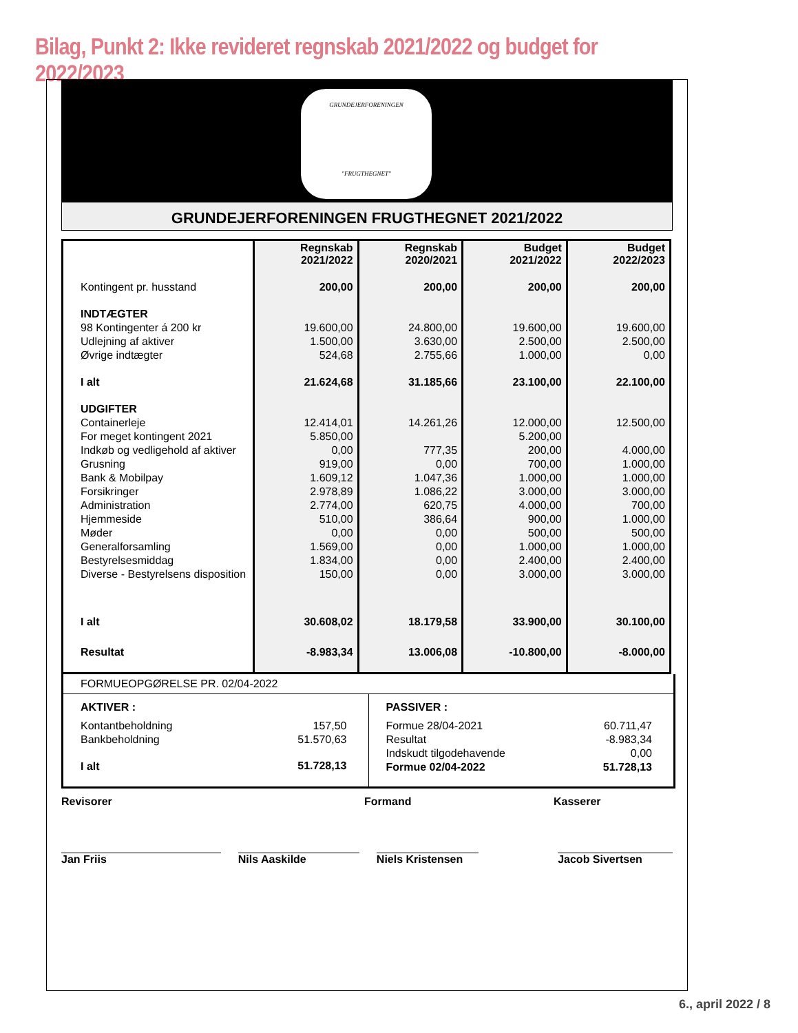Bilag, Punkt 2: Ikke revideret regnskab 2021/2022 og budget for 2022/2023
GRUNDEJERFORENINGEN
"FRUGTHEGNET"
GRUNDEJERFORENINGEN FRUGTHEGNET 2021/2022
| | Regnskab 2021/2022 | Regnskab 2020/2021 | Budget 2021/2022 | Budget 2022/2023 |
| --- | --- | --- | --- | --- |
| Kontingent pr. husstand | 200,00 | 200,00 | 200,00 | 200,00 |
| INDTÆGTER | | | | |
| 98 Kontingenter á 200 kr | 19.600,00 | 24.800,00 | 19.600,00 | 19.600,00 |
| Udlejning af aktiver | 1.500,00 | 3.630,00 | 2.500,00 | 2.500,00 |
| Øvrige indtægter | 524,68 | 2.755,66 | 1.000,00 | 0,00 |
| I alt | 21.624,68 | 31.185,66 | 23.100,00 | 22.100,00 |
| UDGIFTER | | | | |
| Containerleje | 12.414,01 | 14.261,26 | 12.000,00 | 12.500,00 |
| For meget kontingent 2021 | 5.850,00 | | 5.200,00 | |
| Indkøb og vedligehold af aktiver | 0,00 | 777,35 | 200,00 | 4.000,00 |
| Grusning | 919,00 | 0,00 | 700,00 | 1.000,00 |
| Bank & Mobilpay | 1.609,12 | 1.047,36 | 1.000,00 | 1.000,00 |
| Forsikringer | 2.978,89 | 1.086,22 | 3.000,00 | 3.000,00 |
| Administration | 2.774,00 | 620,75 | 4.000,00 | 700,00 |
| Hjemmeside | 510,00 | 386,64 | 900,00 | 1.000,00 |
| Møder | 0,00 | 0,00 | 500,00 | 500,00 |
| Generalforsamling | 1.569,00 | 0,00 | 1.000,00 | 1.000,00 |
| Bestyrelsesmiddag | 1.834,00 | 0,00 | 2.400,00 | 2.400,00 |
| Diverse - Bestyrelsens disposition | 150,00 | 0,00 | 3.000,00 | 3.000,00 |
| I alt | 30.608,02 | 18.179,58 | 33.900,00 | 30.100,00 |
| Resultat | -8.983,34 | 13.006,08 | -10.800,00 | -8.000,00 |
FORMUEOPGØRELSE PR. 02/04-2022
AKTIVER :
| Kontantbeholdning | 157,50 |
| Bankbeholdning | 51.570,63 |
| I alt | 51.728,13 |
PASSIVER :
| Formue 28/04-2021 | 60.711,47 |
| Resultat | -8.983,34 |
| Indskudt tilgodehavende | 0,00 |
| Formue 02/04-2022 | 51.728,13 |
Revisorer Formand Kasserer
Jan Friis Nils Aaskilde Niels Kristensen Jacob Sivertsen
6., april 2022 / 8